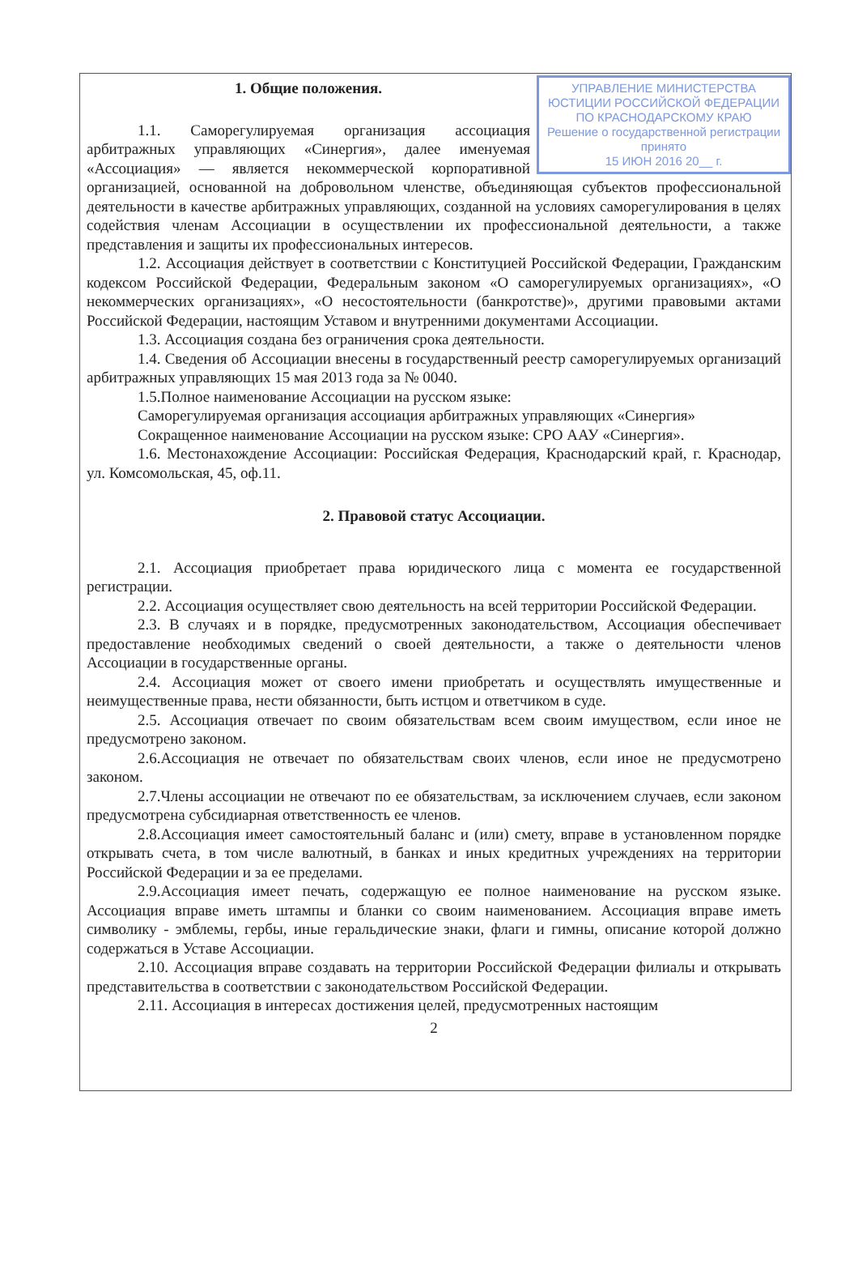УПРАВЛЕНИЕ МИНИСТЕРСТВА ЮСТИЦИИ РОССИЙСКОЙ ФЕДЕРАЦИИ ПО КРАСНОДАРСКОМУ КРАЮ
Решение о государственной регистрации принято
15 ИЮН 2016 20__ г.
1. Общие положения.
1.1. Саморегулируемая организация ассоциация арбитражных управляющих «Синергия», далее именуемая «Ассоциация» — является некоммерческой корпоративной организацией, основанной на добровольном членстве, объединяющая субъектов профессиональной деятельности в качестве арбитражных управляющих, созданной на условиях саморегулирования в целях содействия членам Ассоциации в осуществлении их профессиональной деятельности, а также представления и защиты их профессиональных интересов.
1.2. Ассоциация действует в соответствии с Конституцией Российской Федерации, Гражданским кодексом Российской Федерации, Федеральным законом «О саморегулируемых организациях», «О некоммерческих организациях», «О несостоятельности (банкротстве)», другими правовыми актами Российской Федерации, настоящим Уставом и внутренними документами Ассоциации.
1.3. Ассоциация создана без ограничения срока деятельности.
1.4. Сведения об Ассоциации внесены в государственный реестр саморегулируемых организаций арбитражных управляющих 15 мая 2013 года за № 0040.
1.5.Полное наименование Ассоциации на русском языке:
Саморегулируемая организация ассоциация арбитражных управляющих «Синергия»
Сокращенное наименование Ассоциации на русском языке: СРО ААУ «Синергия».
1.6. Местонахождение Ассоциации: Российская Федерация, Краснодарский край, г. Краснодар, ул. Комсомольская, 45, оф.11.
2. Правовой статус Ассоциации.
2.1. Ассоциация приобретает права юридического лица с момента ее государственной регистрации.
2.2. Ассоциация осуществляет свою деятельность на всей территории Российской Федерации.
2.3. В случаях и в порядке, предусмотренных законодательством, Ассоциация обеспечивает предоставление необходимых сведений о своей деятельности, а также о деятельности членов Ассоциации в государственные органы.
2.4. Ассоциация может от своего имени приобретать и осуществлять имущественные и неимущественные права, нести обязанности, быть истцом и ответчиком в суде.
2.5. Ассоциация отвечает по своим обязательствам всем своим имуществом, если иное не предусмотрено законом.
2.6.Ассоциация не отвечает по обязательствам своих членов, если иное не предусмотрено законом.
2.7.Члены ассоциации не отвечают по ее обязательствам, за исключением случаев, если законом предусмотрена субсидиарная ответственность ее членов.
2.8.Ассоциация имеет самостоятельный баланс и (или) смету, вправе в установленном порядке открывать счета, в том числе валютный, в банках и иных кредитных учреждениях на территории Российской Федерации и за ее пределами.
2.9.Ассоциация имеет печать, содержащую ее полное наименование на русском языке. Ассоциация вправе иметь штампы и бланки со своим наименованием. Ассоциация вправе иметь символику - эмблемы, гербы, иные геральдические знаки, флаги и гимны, описание которой должно содержаться в Уставе Ассоциации.
2.10. Ассоциация вправе создавать на территории Российской Федерации филиалы и открывать представительства в соответствии с законодательством Российской Федерации.
2.11. Ассоциация в интересах достижения целей, предусмотренных настоящим
2